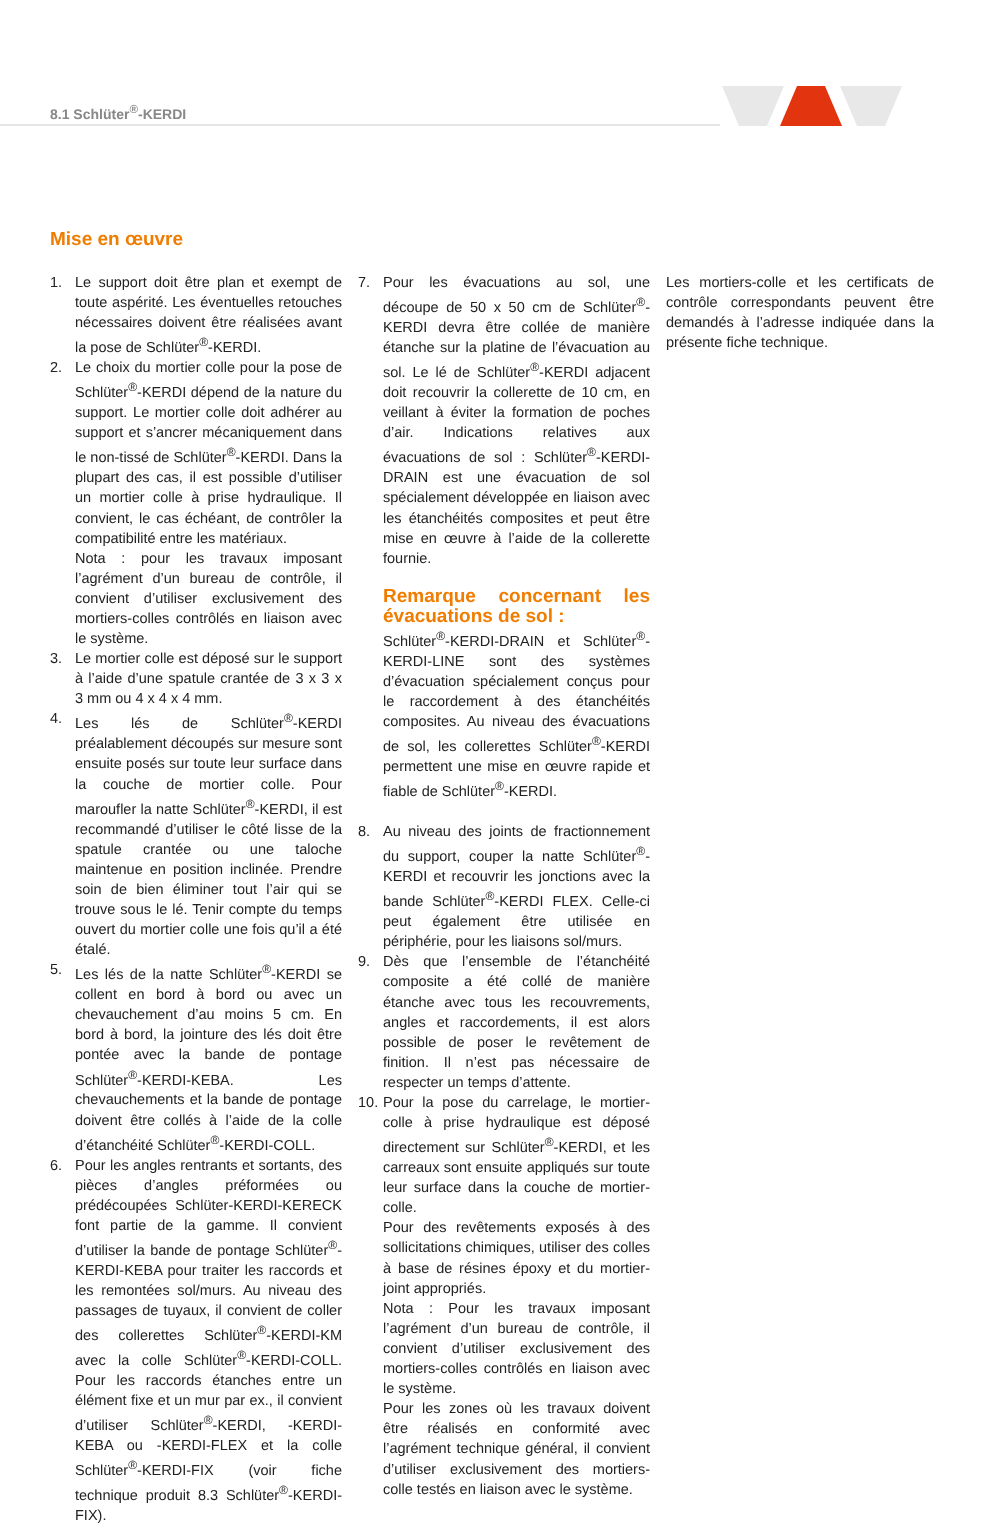8.1 Schlüter<sup>®</sup>-KERDI
Mise en œuvre
1. Le support doit être plan et exempt de toute aspérité. Les éventuelles retouches nécessaires doivent être réalisées avant la pose de Schlüter<sup>®</sup>-KERDI.
2. Le choix du mortier colle pour la pose de Schlüter<sup>®</sup>-KERDI dépend de la nature du support. Le mortier colle doit adhérer au support et s’ancrer mécaniquement dans le non-tissé de Schlüter<sup>®</sup>-KERDI. Dans la plupart des cas, il est possible d’utiliser un mortier colle à prise hydraulique. Il convient, le cas échéant, de contrôler la compatibilité entre les matériaux.
Nota : pour les travaux imposant l’agrément d’un bureau de contrôle, il convient d’utiliser exclusivement des mortiers-colles contrôlés en liaison avec le système.
3. Le mortier colle est déposé sur le support à l’aide d’une spatule crantée de 3 x 3 x 3 mm ou 4 x 4 x 4 mm.
4. Les lés de Schlüter<sup>®</sup>-KERDI préalablement découpés sur mesure sont ensuite posés sur toute leur surface dans la couche de mortier colle. Pour maroufler la natte Schlüter<sup>®</sup>-KERDI, il est recommandé d’utiliser le côté lisse de la spatule crantée ou une taloche maintenue en position inclinée. Prendre soin de bien éliminer tout l’air qui se trouve sous le lé. Tenir compte du temps ouvert du mortier colle une fois qu’il a été étalé.
5. Les lés de la natte Schlüter<sup>®</sup>-KERDI se collent en bord à bord ou avec un chevauchement d’au moins 5 cm. En bord à bord, la jointure des lés doit être pontée avec la bande de pontage Schlüter<sup>®</sup>-KERDI-KEBA. Les chevauchements et la bande de pontage doivent être collés à l’aide de la colle d’étanchéité Schlüter<sup>®</sup>-KERDI-COLL.
6. Pour les angles rentrants et sortants, des pièces d’angles préformées ou prédécoupées Schlüter-KERDI-KERECK font partie de la gamme. Il convient d’utiliser la bande de pontage Schlüter<sup>®</sup>-KERDI-KEBA pour traiter les raccords et les remontées sol/murs. Au niveau des passages de tuyaux, il convient de coller des collerettes Schlüter<sup>®</sup>-KERDI-KM avec la colle Schlüter<sup>®</sup>-KERDI-COLL. Pour les raccords étanches entre un élément fixe et un mur par ex., il convient d’utiliser Schlüter<sup>®</sup>-KERDI, -KERDI-KEBA ou -KERDI-FLEX et la colle Schlüter<sup>®</sup>-KERDI-FIX (voir fiche technique produit 8.3 Schlüter<sup>®</sup>-KERDI-FIX).
7. Pour les évacuations au sol, une découpe de 50 x 50 cm de Schlüter<sup>®</sup>-KERDI devra être collée de manière étanche sur la platine de l’évacuation au sol. Le lé de Schlüter<sup>®</sup>-KERDI adjacent doit recouvrir la collerette de 10 cm, en veillant à éviter la formation de poches d’air. Indications relatives aux évacuations de sol : Schlüter<sup>®</sup>-KERDI-DRAIN est une évacuation de sol spécialement développée en liaison avec les étanchéités composites et peut être mise en œuvre à l’aide de la collerette fournie.
Remarque concernant les évacuations de sol :
Schlüter<sup>®</sup>-KERDI-DRAIN et Schlüter<sup>®</sup>-KERDI-LINE sont des systèmes d’évacuation spécialement conçus pour le raccordement à des étanchéités composites. Au niveau des évacuations de sol, les collerettes Schlüter<sup>®</sup>-KERDI permettent une mise en œuvre rapide et fiable de Schlüter<sup>®</sup>-KERDI.
8. Au niveau des joints de fractionnement du support, couper la natte Schlüter<sup>®</sup>-KERDI et recouvrir les jonctions avec la bande Schlüter<sup>®</sup>-KERDI FLEX. Celle-ci peut également être utilisée en périphérie, pour les liaisons sol/murs.
9. Dès que l’ensemble de l’étanchéité composite a été collé de manière étanche avec tous les recouvrements, angles et raccordements, il est alors possible de poser le revêtement de finition. Il n’est pas nécessaire de respecter un temps d’attente.
10.
Pour la pose du carrelage, le mortier-colle à prise hydraulique est déposé directement sur Schlüter<sup>®</sup>-KERDI, et les carreaux sont ensuite appliqués sur toute leur surface dans la couche de mortier-colle.
Pour des revêtements exposés à des sollicitations chimiques, utiliser des colles à base de résines époxy et du mortier-joint appropriés.
Nota : Pour les travaux imposant l’agrément d’un bureau de contrôle, il convient d’utiliser exclusivement des mortiers-colles contrôlés en liaison avec le système.
Pour les zones où les travaux doivent être réalisés en conformité avec l’agrément technique général, il convient d’utiliser exclusivement des mortiers-colle testés en liaison avec le système.
Les mortiers-colle et les certificats de contrôle correspondants peuvent être demandés à l’adresse indiquée dans la présente fiche technique.